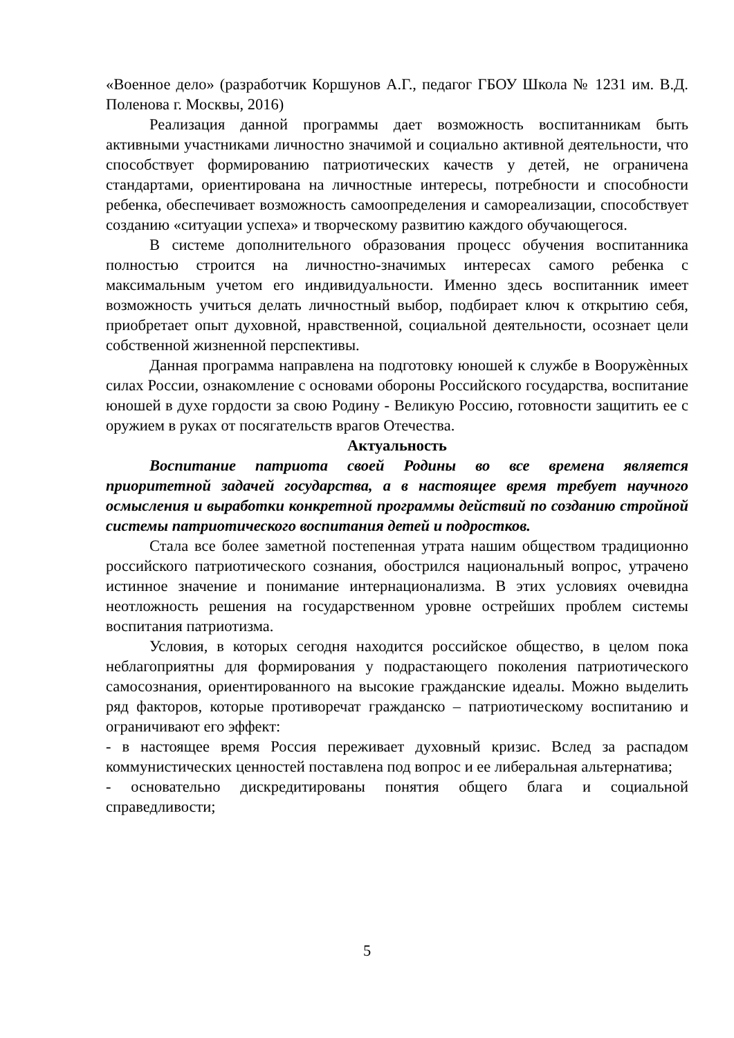«Военное дело» (разработчик Коршунов А.Г., педагог ГБОУ Школа № 1231 им. В.Д. Поленова г. Москвы, 2016)
Реализация данной программы дает возможность воспитанникам быть активными участниками личностно значимой и социально активной деятельности, что способствует формированию патриотических качеств у детей, не ограничена стандартами, ориентирована на личностные интересы, потребности и способности ребенка, обеспечивает возможность самоопределения и самореализации, способствует созданию «ситуации успеха» и творческому развитию каждого обучающегося.
В системе дополнительного образования процесс обучения воспитанника полностью строится на личностно-значимых интересах самого ребенка с максимальным учетом его индивидуальности. Именно здесь воспитанник имеет возможность учиться делать личностный выбор, подбирает ключ к открытию себя, приобретает опыт духовной, нравственной, социальной деятельности, осознает цели собственной жизненной перспективы.
Данная программа направлена на подготовку юношей к службе в Вооружѐнных силах России, ознакомление с основами обороны Российского государства, воспитание юношей в духе гордости за свою Родину - Великую Россию, готовности защитить ее с оружием в руках от посягательств врагов Отечества.
Актуальность
Воспитание патриота своей Родины во все времена является приоритетной задачей государства, а в настоящее время требует научного осмысления и выработки конкретной программы действий по созданию стройной системы патриотического воспитания детей и подростков.
Стала все более заметной постепенная утрата нашим обществом традиционно российского патриотического сознания, обострился национальный вопрос, утрачено истинное значение и понимание интернационализма. В этих условиях очевидна неотложность решения на государственном уровне острейших проблем системы воспитания патриотизма.
Условия, в которых сегодня находится российское общество, в целом пока неблагоприятны для формирования у подрастающего поколения патриотического самосознания, ориентированного на высокие гражданские идеалы. Можно выделить ряд факторов, которые противоречат гражданско – патриотическому воспитанию и ограничивают его эффект:
- в настоящее время Россия переживает духовный кризис. Вслед за распадом коммунистических ценностей поставлена под вопрос и ее либеральная альтернатива;
- основательно дискредитированы понятия общего блага и социальной справедливости;
5